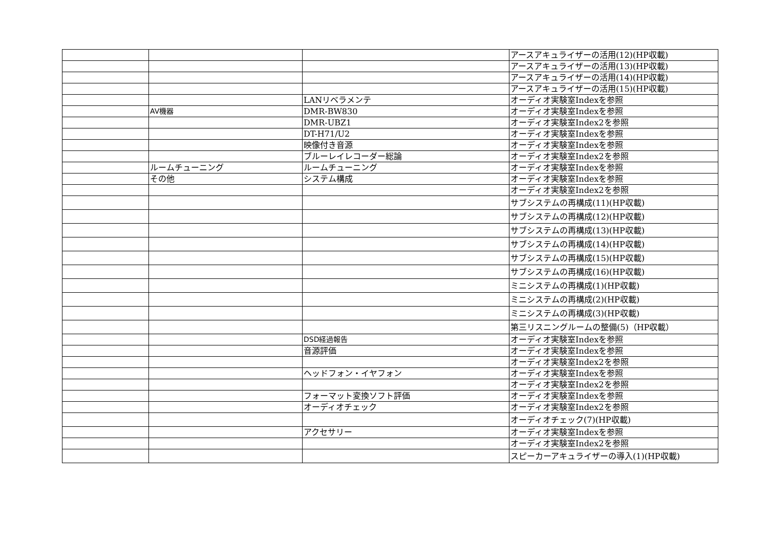| | | | アースアキュライザーの活用(12)(HP収載) |
| | | | アースアキュライザーの活用(13)(HP収載) |
| | | | アースアキュライザーの活用(14)(HP収載) |
| | | | アースアキュライザーの活用(15)(HP収載) |
| | | LANリベラメンテ | オーディオ実験室Indexを参照 |
| | AV機器 | DMR-BW830 | オーディオ実験室Indexを参照 |
| | | DMR-UBZ1 | オーディオ実験室Index2を参照 |
| | | DT-H71/U2 | オーディオ実験室Indexを参照 |
| | | 映像付き音源 | オーディオ実験室Indexを参照 |
| | | ブルーレイレコーダー総論 | オーディオ実験室Index2を参照 |
| | ルームチューニング | ルームチューニング | オーディオ実験室Indexを参照 |
| | その他 | システム構成 | オーディオ実験室Indexを参照 |
| | | | オーディオ実験室Index2を参照 |
| | | | サブシステムの再構成(11)(HP収載) |
| | | | サブシステムの再構成(12)(HP収載) |
| | | | サブシステムの再構成(13)(HP収載) |
| | | | サブシステムの再構成(14)(HP収載) |
| | | | サブシステムの再構成(15)(HP収載) |
| | | | サブシステムの再構成(16)(HP収載) |
| | | | ミニシステムの再構成(1)(HP収載) |
| | | | ミニシステムの再構成(2)(HP収載) |
| | | | ミニシステムの再構成(3)(HP収載) |
| | | | 第三リスニングルームの整備(5)（HP収載） |
| | | DSD経過報告 | オーディオ実験室Indexを参照 |
| | | 音源評価 | オーディオ実験室Indexを参照 |
| | | | オーディオ実験室Index2を参照 |
| | | ヘッドフォン・イヤフォン | オーディオ実験室Indexを参照 |
| | | | オーディオ実験室Index2を参照 |
| | | フォーマット変換ソフト評価 | オーディオ実験室Indexを参照 |
| | | オーディオチェック | オーディオ実験室Index2を参照 |
| | | | オーディオチェック(7)(HP収載) |
| | | アクセサリー | オーディオ実験室Indexを参照 |
| | | | オーディオ実験室Index2を参照 |
| | | | スピーカーアキュライザーの導入(1)(HP収載) |